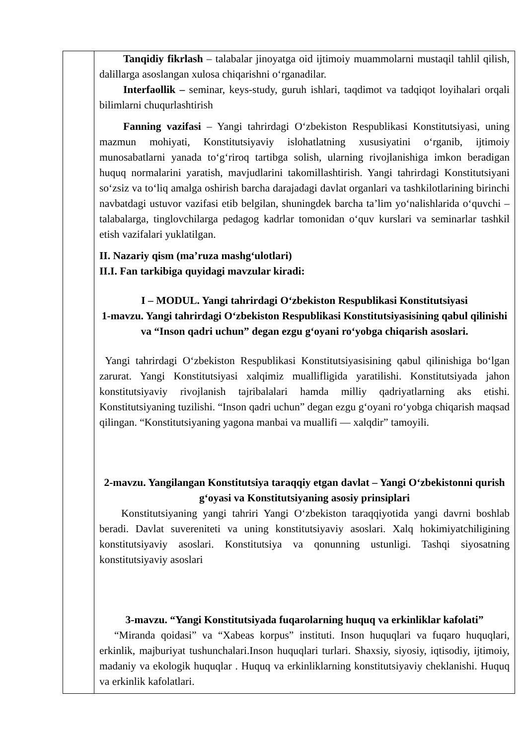| | Tanqidiy fikrlash – talabalar jinoyatga oid ijtimoiy muammolarni mustaqil tahlil qilish, dalillarga asoslangan xulosa chiqarishni o‘rganadilar. Interfaollik – seminar, keys-study, guruh ishlari, taqdimot va tadqiqot loyihalari orqali bilimlarni chuqurlashtirish Fanning vazifasi – Yangi tahrirdagi O‘zbekiston Respublikasi Konstitutsiyasi, uning mazmun mohiyati, Konstitutsiyaviy islohatlatning xususiyatini o‘rganib, ijtimoiy munosabatlarni yanada to‘g‘riroq tartibga solish, ularning rivojlanishiga imkon beradigan huquq normalarini yaratish, mavjudlarini takomillashtirish. Yangi tahrirdagi Konstitutsiyani so‘zsiz va to‘liq amalga oshirish barcha darajadagi davlat organlari va tashkilotlarining birinchi navbatdagi ustuvor vazifasi etib belgilan, shuningdek barcha ta’lim yo‘nalishlarida o‘quvchi – talabalarga, tinglovchilarga pedagog kadrlar tomonidan o‘quv kurslari va seminarlar tashkil etish vazifalari yuklatilgan. II. Nazariy qism (ma’ruza mashg‘ulotlari) II.I. Fan tarkibiga quyidagi mavzular kiradi: I – MODUL. Yangi tahrirdagi O‘zbekiston Respublikasi Konstitutsiyasi 1-mavzu. Yangi tahrirdagi O‘zbekiston Respublikasi Konstitutsiyasisining qabul qilinishi va “Inson qadri uchun” degan ezgu g‘oyani ro‘yobga chiqarish asoslari. Yangi tahrirdagi O‘zbekiston Respublikasi Konstitutsiyasisining qabul qilinishiga bo‘lgan zarurat. Yangi Konstitutsiyasi xalqimiz muallifligida yaratilishi. Konstitutsiyada jahon konstitutsiyaviy rivojlanish tajribalalari hamda milliy qadriyatlarning aks etishi. Konstitutsiyaning tuzilishi. “Inson qadri uchun” degan ezgu g‘oyani ro‘yobga chiqarish maqsad qilingan. “Konstitutsiyaning yagona manbai va muallifi — xalqdir” tamoyili. 2-mavzu. Yangilangan Konstitutsiya taraqqiy etgan davlat – Yangi O‘zbekistonni qurish g‘oyasi va Konstitutsiyaning asosiy prinsiplari Konstitutsiyaning yangi tahriri Yangi O‘zbekiston taraqqiyotida yangi davrni boshlab beradi. Davlat suvereniteti va uning konstitutsiyaviy asoslari. Xalq hokimiyatchiligining konstitutsiyaviy asoslari. Konstitutsiya va qonunning ustunligi. Tashqi siyosatning konstitutsiyaviy asoslari 3-mavzu. “Yangi Konstitutsiyada fuqarolarning huquq va erkinliklar kafolati” “Miranda qoidasi” va “Xabeas korpus” instituti. Inson huquqlari va fuqaro huquqlari, erkinlik, majburiyat tushunchalari.Inson huquqlari turlari. Shaxsiy, siyosiy, iqtisodiy, ijtimoiy, madaniy va ekologik huquqlar . Huquq va erkinliklarning konstitutsiyaviy cheklanishi. Huquq va erkinlik kafolatlari. |